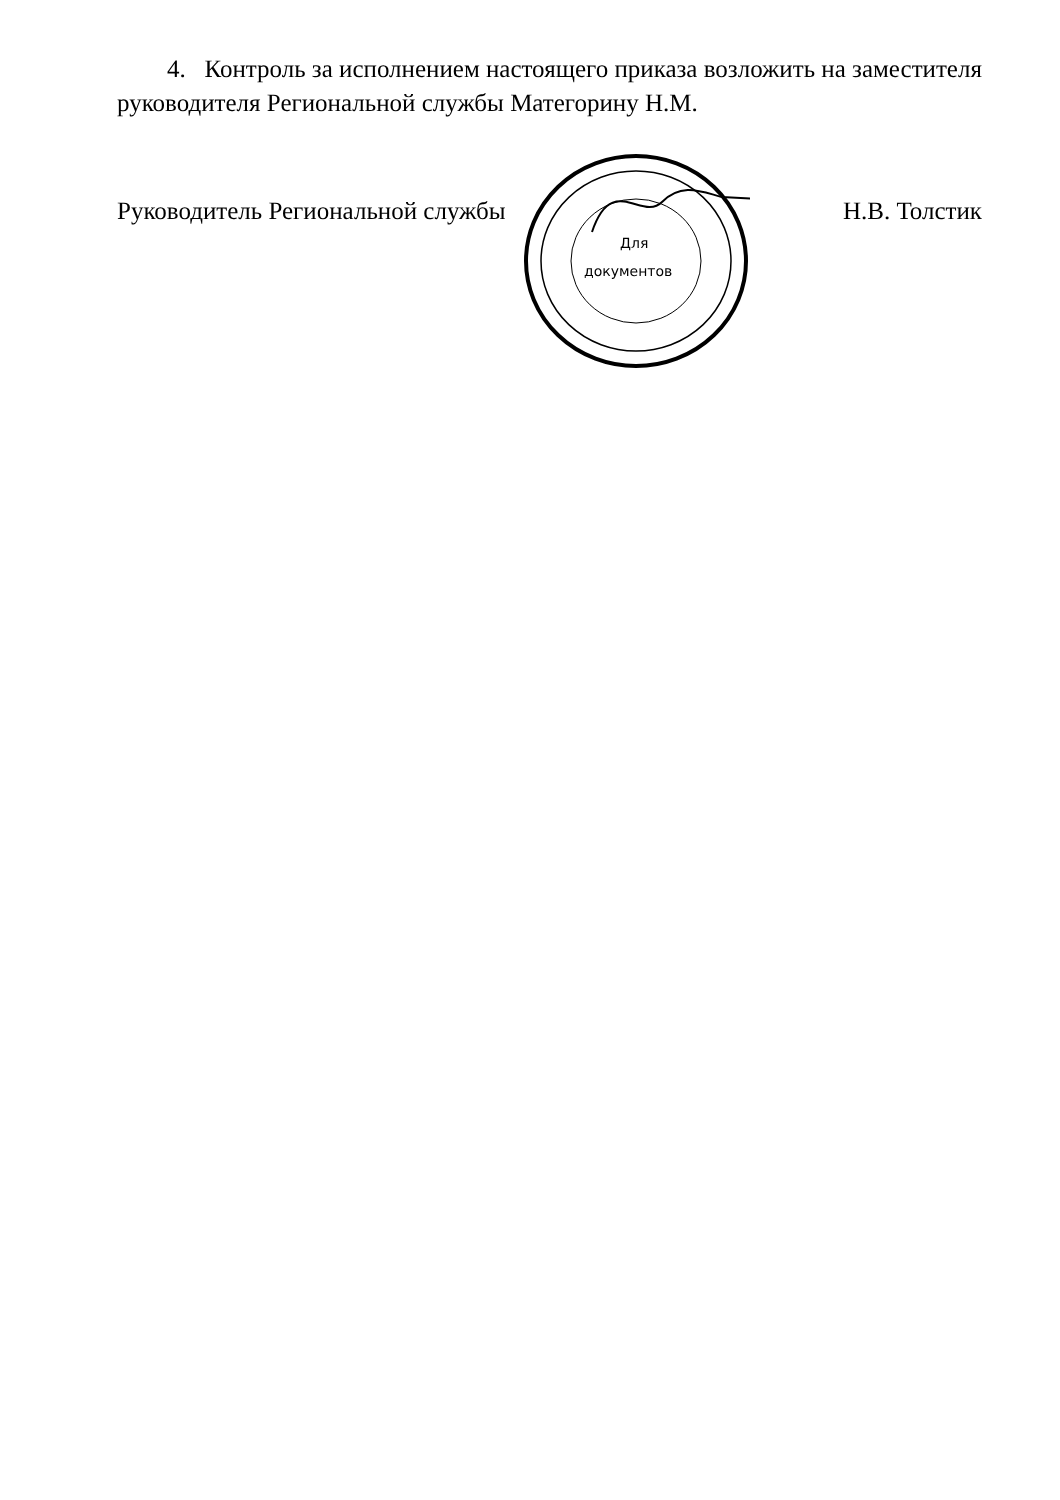4. Контроль за исполнением настоящего приказа возложить на заместителя руководителя Региональной службы Матегорину Н.М.
Руководитель Региональной службы Н.В. Толстик
Для
документов